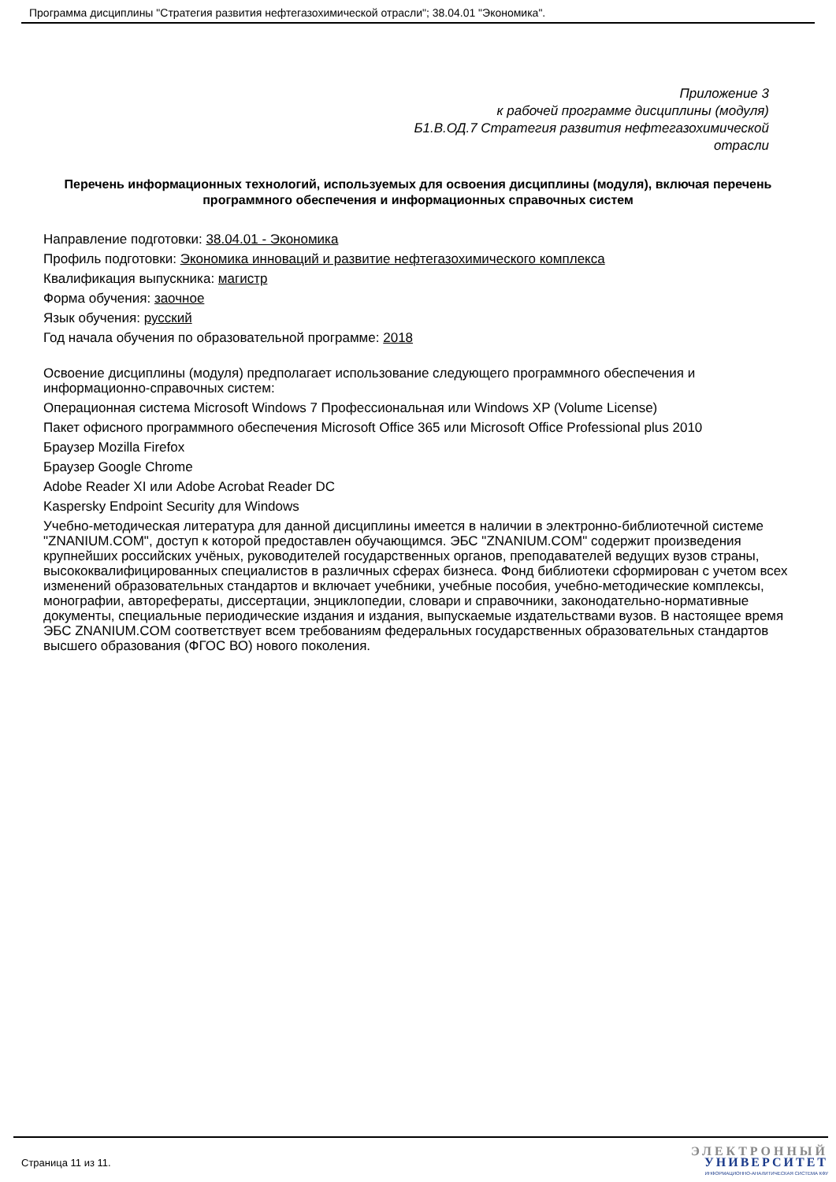Программа дисциплины "Стратегия развития нефтегазохимической отрасли"; 38.04.01 "Экономика".
Приложение 3
к рабочей программе дисциплины (модуля)
Б1.В.ОД.7 Стратегия развития нефтегазохимической
отрасли
Перечень информационных технологий, используемых для освоения дисциплины (модуля), включая перечень программного обеспечения и информационных справочных систем
Направление подготовки: 38.04.01 - Экономика
Профиль подготовки: Экономика инноваций и развитие нефтегазохимического комплекса
Квалификация выпускника: магистр
Форма обучения: заочное
Язык обучения: русский
Год начала обучения по образовательной программе: 2018
Освоение дисциплины (модуля) предполагает использование следующего программного обеспечения и информационно-справочных систем:
Операционная система Microsoft Windows 7 Профессиональная или Windows XP (Volume License)
Пакет офисного программного обеспечения Microsoft Office 365 или Microsoft Office Professional plus 2010
Браузер Mozilla Firefox
Браузер Google Chrome
Adobe Reader XI или Adobe Acrobat Reader DC
Kaspersky Endpoint Security для Windows
Учебно-методическая литература для данной дисциплины имеется в наличии в электронно-библиотечной системе "ZNANIUM.COM", доступ к которой предоставлен обучающимся. ЭБС "ZNANIUM.COM" содержит произведения крупнейших российских учёных, руководителей государственных органов, преподавателей ведущих вузов страны, высококвалифицированных специалистов в различных сферах бизнеса. Фонд библиотеки сформирован с учетом всех изменений образовательных стандартов и включает учебники, учебные пособия, учебно-методические комплексы, монографии, авторефераты, диссертации, энциклопедии, словари и справочники, законодательно-нормативные документы, специальные периодические издания и издания, выпускаемые издательствами вузов. В настоящее время ЭБС ZNANIUM.COM соответствует всем требованиям федеральных государственных образовательных стандартов высшего образования (ФГОС ВО) нового поколения.
Страница 11 из 11.
ЭЛЕКТРОННЫЙ
УНИВЕРСИТЕТ
ИНФОРМАЦИОННО-АНАЛИТИЧЕСКАЯ СИСТЕМА КФУ